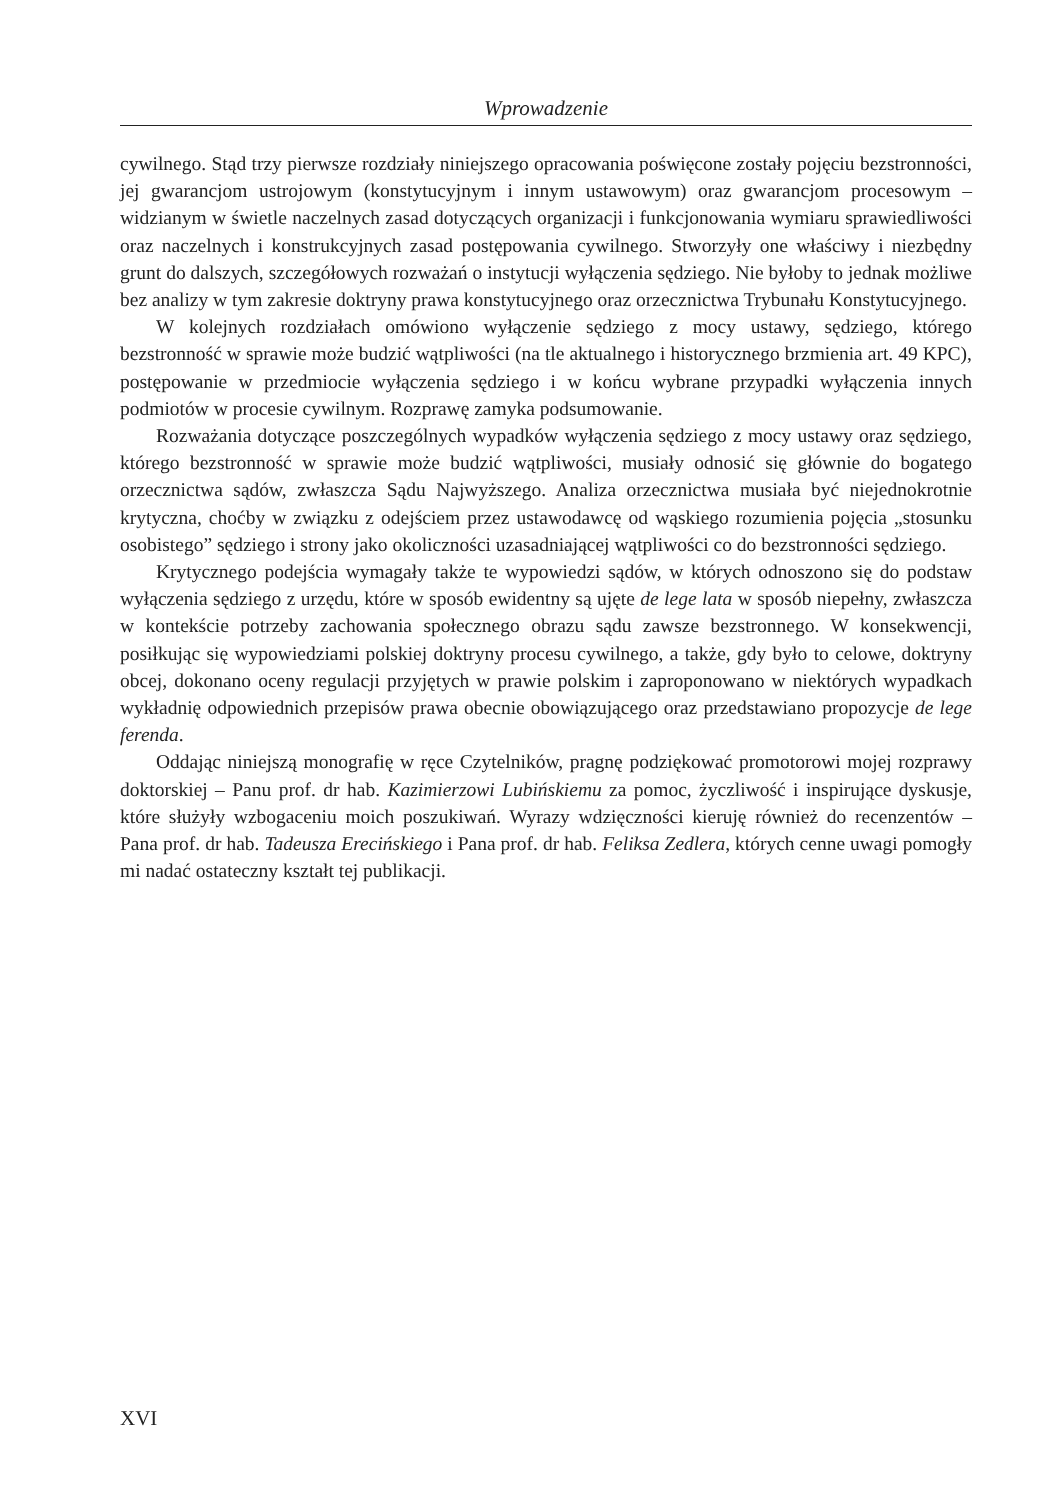Wprowadzenie
cywilnego. Stąd trzy pierwsze rozdziały niniejszego opracowania poświęcone zostały pojęciu bezstronności, jej gwarancjom ustrojowym (konstytucyjnym i innym ustawowym) oraz gwarancjom procesowym – widzianym w świetle naczelnych zasad dotyczących organizacji i funkcjonowania wymiaru sprawiedliwości oraz naczelnych i konstrukcyjnych zasad postępowania cywilnego. Stworzyły one właściwy i niezbędny grunt do dalszych, szczegółowych rozważań o instytucji wyłączenia sędziego. Nie byłoby to jednak możliwe bez analizy w tym zakresie doktryny prawa konstytucyjnego oraz orzecznictwa Trybunału Konstytucyjnego.
W kolejnych rozdziałach omówiono wyłączenie sędziego z mocy ustawy, sędziego, którego bezstronność w sprawie może budzić wątpliwości (na tle aktualnego i historycznego brzmienia art. 49 KPC), postępowanie w przedmiocie wyłączenia sędziego i w końcu wybrane przypadki wyłączenia innych podmiotów w procesie cywilnym. Rozprawę zamyka podsumowanie.
Rozważania dotyczące poszczególnych wypadków wyłączenia sędziego z mocy ustawy oraz sędziego, którego bezstronność w sprawie może budzić wątpliwości, musiały odnosić się głównie do bogatego orzecznictwa sądów, zwłaszcza Sądu Najwyższego. Analiza orzecznictwa musiała być niejednokrotnie krytyczna, choćby w związku z odejściem przez ustawodawcę od wąskiego rozumienia pojęcia „stosunku osobistego” sędziego i strony jako okoliczności uzasadniającej wątpliwości co do bezstronności sędziego.
Krytycznego podejścia wymagały także te wypowiedzi sądów, w których odnoszono się do podstaw wyłączenia sędziego z urzędu, które w sposób ewidentny są ujęte de lege lata w sposób niepełny, zwłaszcza w kontekście potrzeby zachowania społecznego obrazu sądu zawsze bezstronnego. W konsekwencji, posiłkując się wypowiedziami polskiej doktryny procesu cywilnego, a także, gdy było to celowe, doktryny obcej, dokonano oceny regulacji przyjętych w prawie polskim i zaproponowano w niektórych wypadkach wykładnię odpowiednich przepisów prawa obecnie obowiązującego oraz przedstawiano propozycje de lege ferenda.
Oddając niniejszą monografię w ręce Czytelników, pragnę podziękować promotorowi mojej rozprawy doktorskiej – Panu prof. dr hab. Kazimierzowi Lubińskiemu za pomoc, życzliwość i inspirujące dyskusje, które służyły wzbogaceniu moich poszukiwań. Wyrazy wdzięczności kieruję również do recenzentów – Pana prof. dr hab. Tadeusza Erecińskiego i Pana prof. dr hab. Feliksa Zedlera, których cenne uwagi pomogły mi nadać ostateczny kształt tej publikacji.
XVI